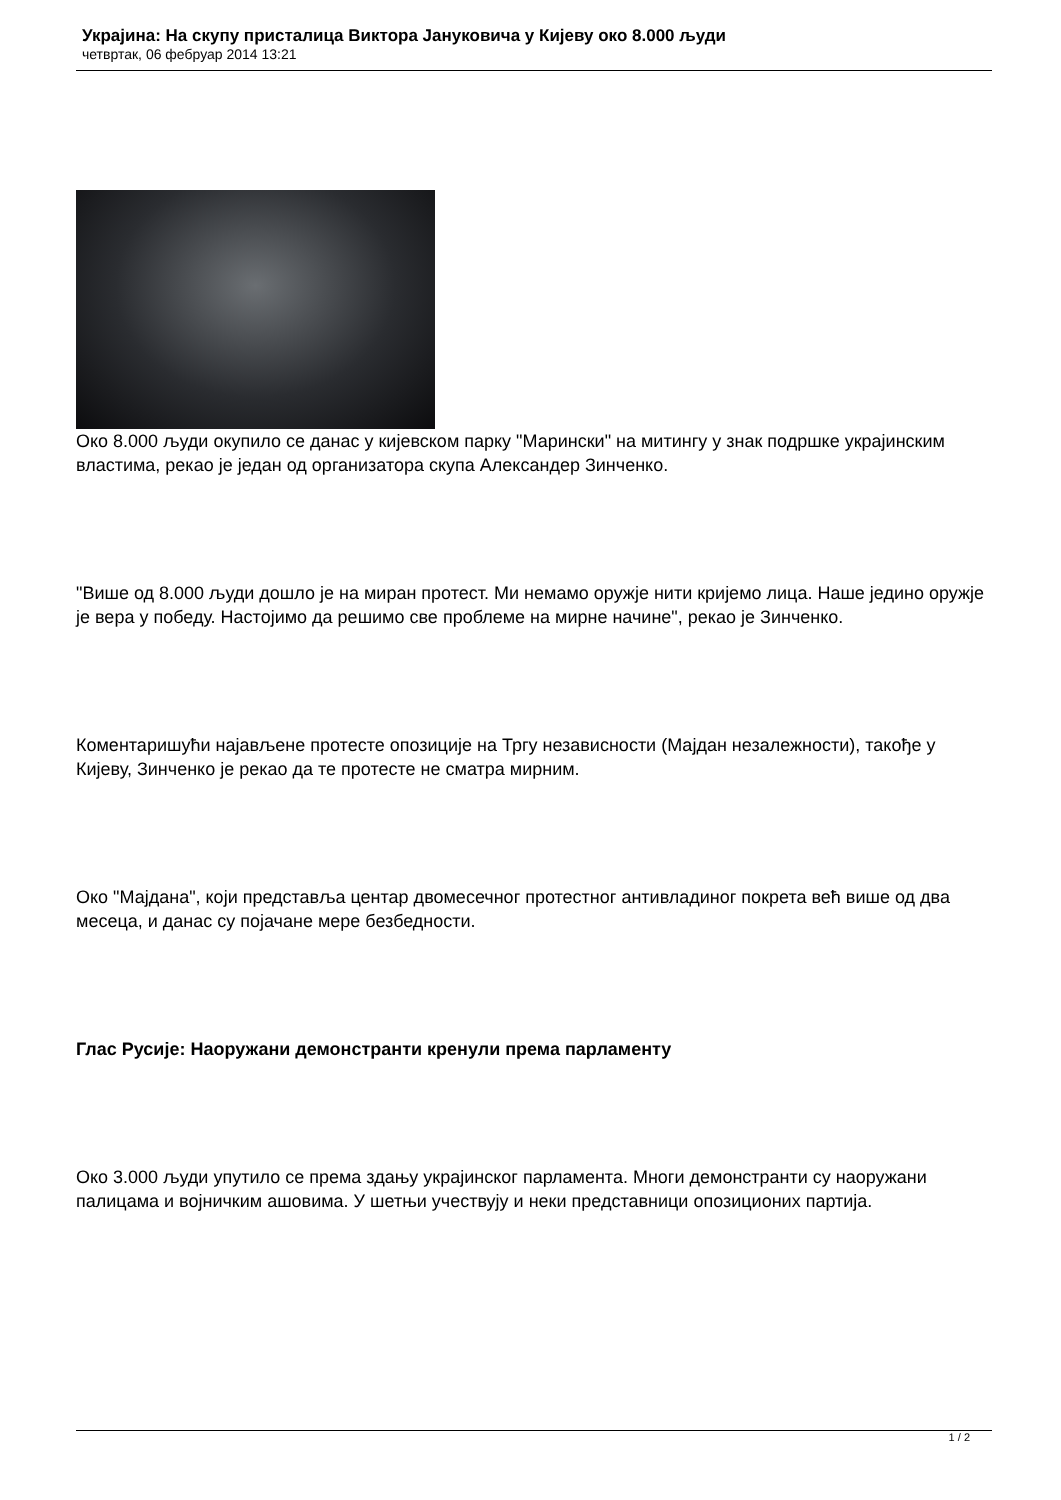Украјина: На скупу присталица Виктора Јануковича у Кијеву око 8.000 људи
четвртак, 06 фебруар 2014 13:21
Око 8.000 људи окупило се данас у кијевском парку "Марински" на митингу у знак подршке украјинским властима, рекао је један од организатора скупа Александер Зинченко.
"Више од 8.000 људи дошло је на миран протест. Ми немамо оружје нити кријемо лица. Наше једино оружје је вера у победу. Настојимо да решимо све проблеме на мирне начине", рекао је Зинченко.
Коментаришући најављене протесте опозиције на Тргу независности (Мајдан незалежности), такође у Кијеву, Зинченко је рекао да те протесте не сматра мирним.
Око "Мајдана", који представља центар двомесечног протестног антивладиног покрета већ више од два месеца, и данас су појачане мере безбедности.
Глас Русије: Наоружани демонстранти кренули према парламенту
Око 3.000 људи упутило се према здању украјинског парламента. Многи демонстранти су наоружани палицама и војничким ашовима. У шетњи учествују и неки представници опозиционих партија.
1 / 2